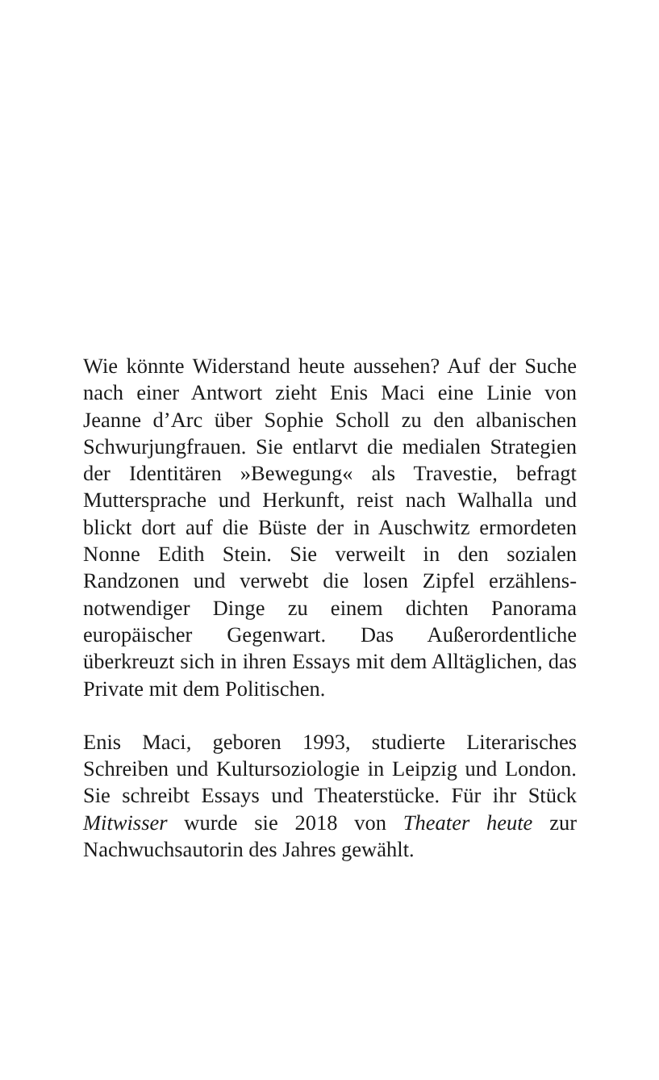Wie könnte Widerstand heute aussehen? Auf der Suche nach einer Antwort zieht Enis Maci eine Linie von Jeanne d’Arc über Sophie Scholl zu den albanischen Schwurjungfrauen. Sie entlarvt die medialen Strategien der Identitären »Bewegung« als Travestie, befragt Muttersprache und Herkunft, reist nach Walhalla und blickt dort auf die Büste der in Auschwitz ermordeten Nonne Edith Stein. Sie verweilt in den sozialen Randzonen und verwebt die losen Zipfel erzählens-notwendiger Dinge zu einem dichten Panorama europäischer Gegenwart. Das Außerordentliche überkreuzt sich in ihren Essays mit dem Alltäglichen, das Private mit dem Politischen.
Enis Maci, geboren 1993, studierte Literarisches Schreiben und Kultursoziologie in Leipzig und London. Sie schreibt Essays und Theaterstücke. Für ihr Stück Mitwisser wurde sie 2018 von Theater heute zur Nachwuchsautorin des Jahres gewählt.